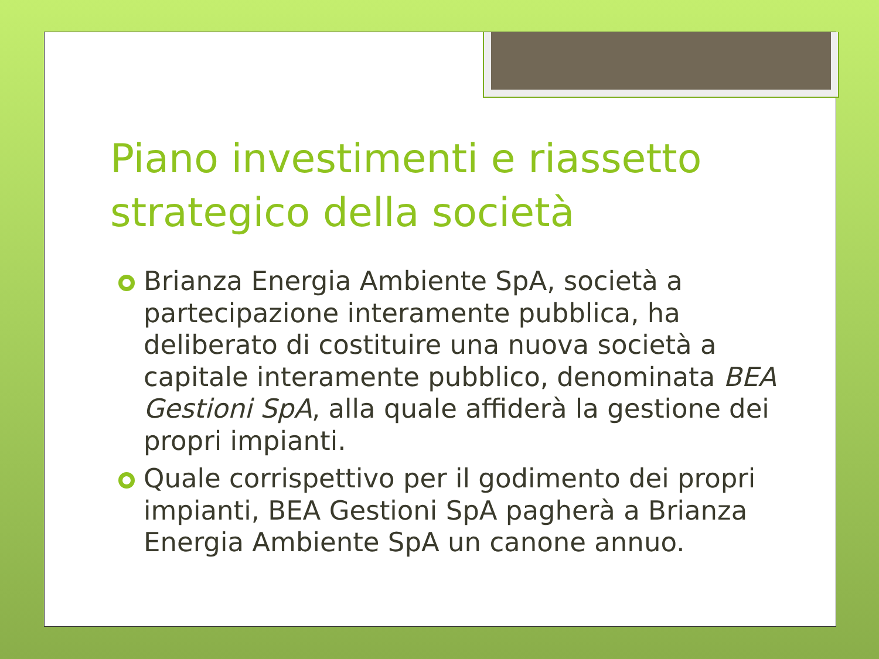Piano investimenti e riassetto strategico della società
Brianza Energia Ambiente SpA, società a partecipazione interamente pubblica, ha deliberato di costituire una nuova società a capitale interamente pubblico, denominata BEA Gestioni SpA, alla quale affiderà la gestione dei propri impianti.
Quale corrispettivo per il godimento dei propri impianti, BEA Gestioni SpA pagherà a Brianza Energia Ambiente SpA un canone annuo.